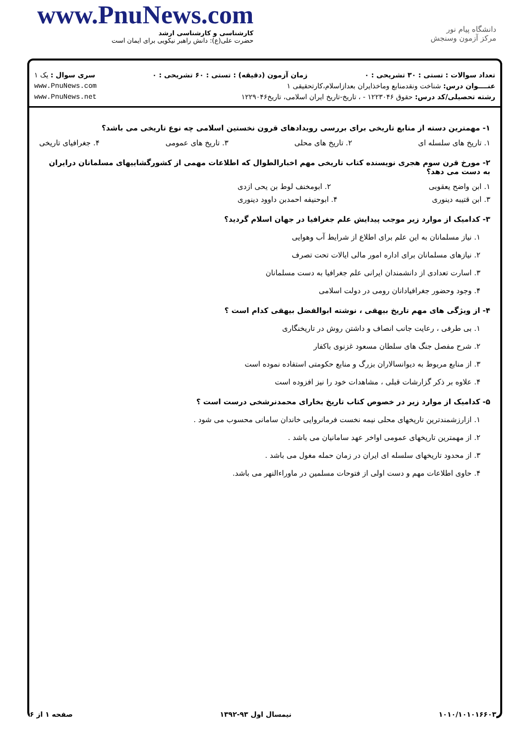www.PnuNews.com
کارشناسی و کارشناسی ارشد
حضرت علی(ع): دانش راهبر نیکویی برای ایمان است
دانشگاه پیام نور
مرکز آزمون وسنجش
تعداد سوالات : تستی : ۳۰ تشریحی : ۰ زمان آزمون (دقیقه) : تستی : ۶۰ تشریحی : ۰ سری سوال : یک ۱
عنــــوان درس: شناخت ونقدمنابع وماخذایران بعداز‌اسلام،کارتحقیقی ۱ www.PnuNews.com
رشته تحصیلی/کد درس: حقوق ۱۲۲۳۰۴۶ - ، تاریخ-تاریخ ایران اسلامی، تاریخ۱۲۲۹۰۴۶ www.PnuNews.net
۱- مهمترین دسته از منابع تاریخی برای بررسی رویدادهای قرون نخستین اسلامی چه نوع تاریخی می باشد؟
۱. تاریخ های سلسله ای ۲. تاریخ های محلی ۳. تاریخ های عمومی ۴. جغرافیای تاریخی
۲- مورخ قرن سوم هجری نویسنده کتاب تاریخی مهم اخبارالطوال که اطلاعات مهمی از کشورگشاییهای مسلمانان درایران به دست می دهد؟
۱. ابن واضح یعقوبی ۲. ابومخنف لوط بن یحی ازدی
۳. ابن قتیبه دینوری ۴. ابوحنیفه احمدبن داوود دینوری
۳- کدامیک از موارد زیر موجب پیدایش علم جغرافیا در جهان اسلام گردید؟
۱. نیاز مسلمانان به این علم برای اطلاع از شرایط آب وهوایی
۲. نیازهای مسلمانان برای اداره امور مالی ایالات تحت تصرف
۳. اسارت تعدادی از دانشمندان ایرانی علم جغرافیا به دست مسلمانان
۴. وجود وحضور جغرافیادانان رومی در دولت اسلامی
۴- از ویژگی های مهم تاریخ بیهقی ، نوشته ابوالفضل بیهقی کدام است ؟
۱. بی طرفی ، رعایت جانب انصاف و داشتن روش در تاریخنگاری
۲. شرح مفصل جنگ های سلطان مسعود غزنوی باکفار
۳. از منابع مربوط به دیوانسالاران بزرگ و منابع حکومتی استفاده نموده است
۴. علاوه بر ذکر گزارشات قبلی ، مشاهدات خود را نیز افزوده است
۵- کدامیک از موارد زیر در خصوص کتاب تاریخ بخارای محمدنرشخی درست است ؟
۱. ازارزشمندترین تاریخهای محلی نیمه نخست فرمانروایی خاندان سامانی محسوب می شود .
۲. از مهمترین تاریخهای عمومی اواخر عهد سامانیان می باشد .
۳. از محدود تاریخهای سلسله ای ایران در زمان حمله مغول می باشد .
۴. حاوی اطلاعات مهم و دست اولی از فتوحات مسلمین در ماوراءالنهر می باشد.
۱۰۱۰/۱۰۱۰۱۶۶۰۳ نیمسال اول ۹۳-۱۳۹۲ صفحه ۱ از ۶